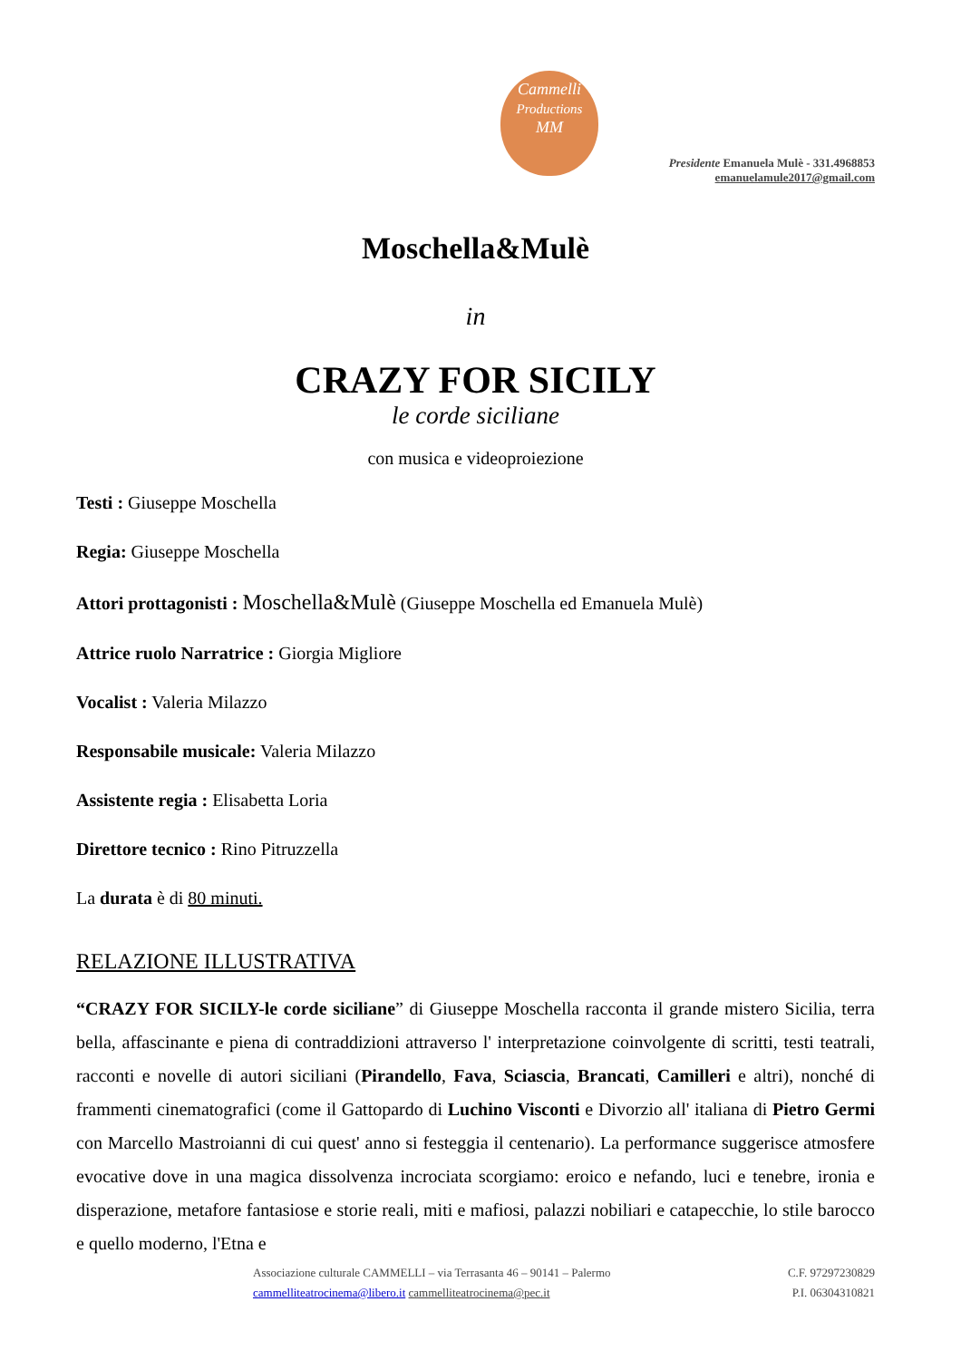Cammelli
Productions
MM
Presidente Emanuela Mulè - 331.4968853
emanuelamule2017@gmail.com
Moschella&Mulè
in
CRAZY FOR SICILY
le corde siciliane
con musica e videoproiezione
Testi : Giuseppe Moschella
Regia: Giuseppe Moschella
Attori prottagonisti : Moschella&Mulè (Giuseppe Moschella ed Emanuela Mulè)
Attrice ruolo Narratrice : Giorgia Migliore
Vocalist : Valeria Milazzo
Responsabile musicale: Valeria Milazzo
Assistente regia : Elisabetta Loria
Direttore tecnico : Rino Pitruzzella
La durata è di 80 minuti.
RELAZIONE ILLUSTRATIVA
“CRAZY FOR SICILY-le corde siciliane” di Giuseppe Moschella racconta il grande mistero Sicilia, terra bella, affascinante e piena di contraddizioni attraverso l' interpretazione coinvolgente di scritti, testi teatrali, racconti e novelle di autori siciliani (Pirandello, Fava, Sciascia, Brancati, Camilleri e altri), nonché di frammenti cinematografici (come il Gattopardo di Luchino Visconti e Divorzio all' italiana di Pietro Germi con Marcello Mastroianni di cui quest' anno si festeggia il centenario). La performance suggerisce atmosfere evocative dove in una magica dissolvenza incrociata scorgiamo: eroico e nefando, luci e tenebre, ironia e disperazione, metafore fantasiose e storie reali, miti e mafiosi, palazzi nobiliari e catapecchie, lo stile barocco e quello moderno, l'Etna e
Associazione culturale CAMMELLI – via Terrasanta 46 – 90141 – Palermo C.F. 97297230829
cammelliteatrocinema@libero.it cammelliteatrocinema@pec.it P.I. 06304310821